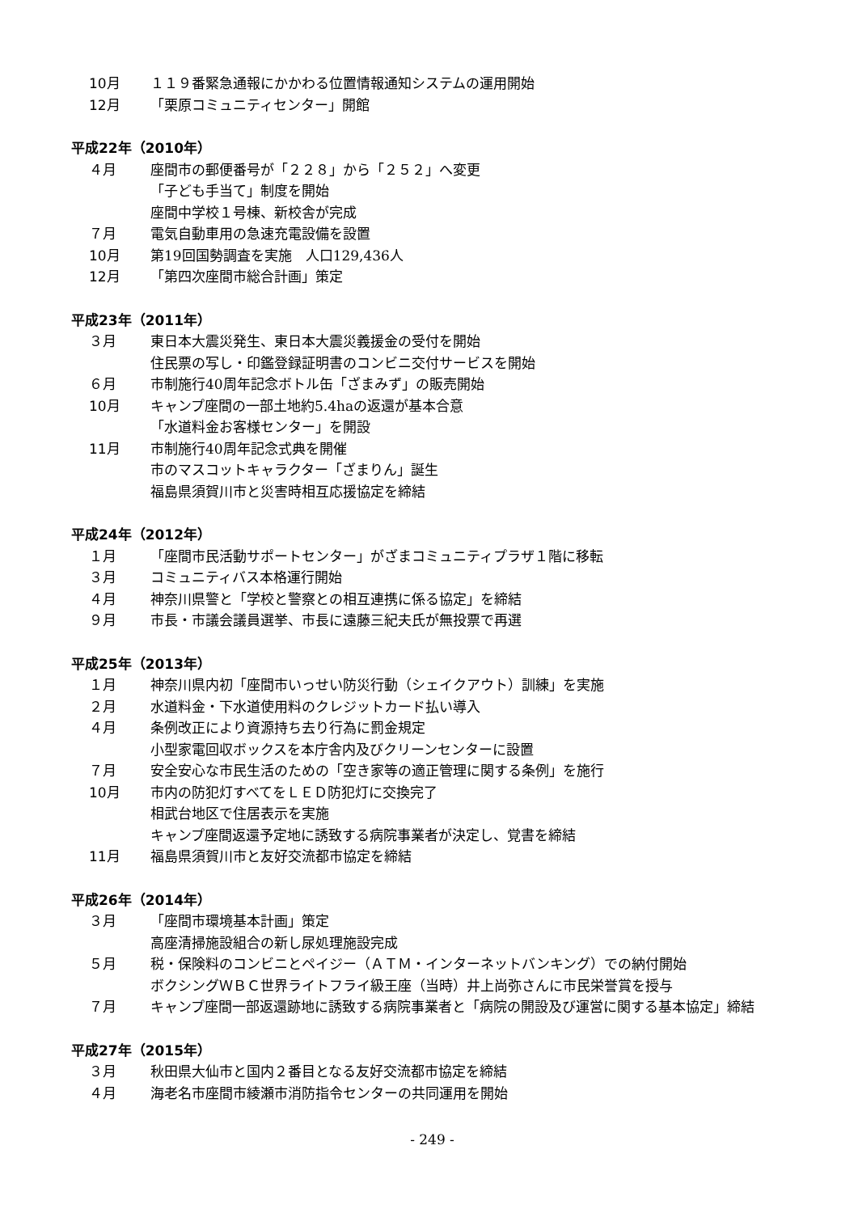10月 １１９番緊急通報にかかわる位置情報通知システムの運用開始
12月 「栗原コミュニティセンター」開館
平成22年（2010年）
４月 座間市の郵便番号が「２２８」から「２５２」へ変更
「子ども手当て」制度を開始
座間中学校１号棟、新校舎が完成
７月 電気自動車用の急速充電設備を設置
10月 第19回国勢調査を実施　人口129,436人
12月 「第四次座間市総合計画」策定
平成23年（2011年）
３月 東日本大震災発生、東日本大震災義援金の受付を開始
住民票の写し・印鑑登録証明書のコンビニ交付サービスを開始
６月 市制施行40周年記念ボトル缶「ざまみず」の販売開始
10月 キャンプ座間の一部土地約5.4haの返還が基本合意
「水道料金お客様センター」を開設
11月 市制施行40周年記念式典を開催
市のマスコットキャラクター「ざまりん」誕生
福島県須賀川市と災害時相互応援協定を締結
平成24年（2012年）
１月 「座間市民活動サポートセンター」がざまコミュニティプラザ１階に移転
３月 コミュニティバス本格運行開始
４月 神奈川県警と「学校と警察との相互連携に係る協定」を締結
９月 市長・市議会議員選挙、市長に遠藤三紀夫氏が無投票で再選
平成25年（2013年）
１月 神奈川県内初「座間市いっせい防災行動（シェイクアウト）訓練」を実施
２月 水道料金・下水道使用料のクレジットカード払い導入
４月 条例改正により資源持ち去り行為に罰金規定
小型家電回収ボックスを本庁舎内及びクリーンセンターに設置
７月 安全安心な市民生活のための「空き家等の適正管理に関する条例」を施行
10月 市内の防犯灯すべてをＬＥＤ防犯灯に交換完了
相武台地区で住居表示を実施
キャンプ座間返還予定地に誘致する病院事業者が決定し、覚書を締結
11月 福島県須賀川市と友好交流都市協定を締結
平成26年（2014年）
３月 「座間市環境基本計画」策定
高座清掃施設組合の新し尿処理施設完成
５月 税・保険料のコンビニとペイジー（ＡＴＭ・インターネットバンキング）での納付開始
ボクシングＷＢＣ世界ライトフライ級王座（当時）井上尚弥さんに市民栄誉賞を授与
７月 キャンプ座間一部返還跡地に誘致する病院事業者と「病院の開設及び運営に関する基本協定」締結
平成27年（2015年）
３月 秋田県大仙市と国内２番目となる友好交流都市協定を締結
４月 海老名市座間市綾瀬市消防指令センターの共同運用を開始
- 249 -